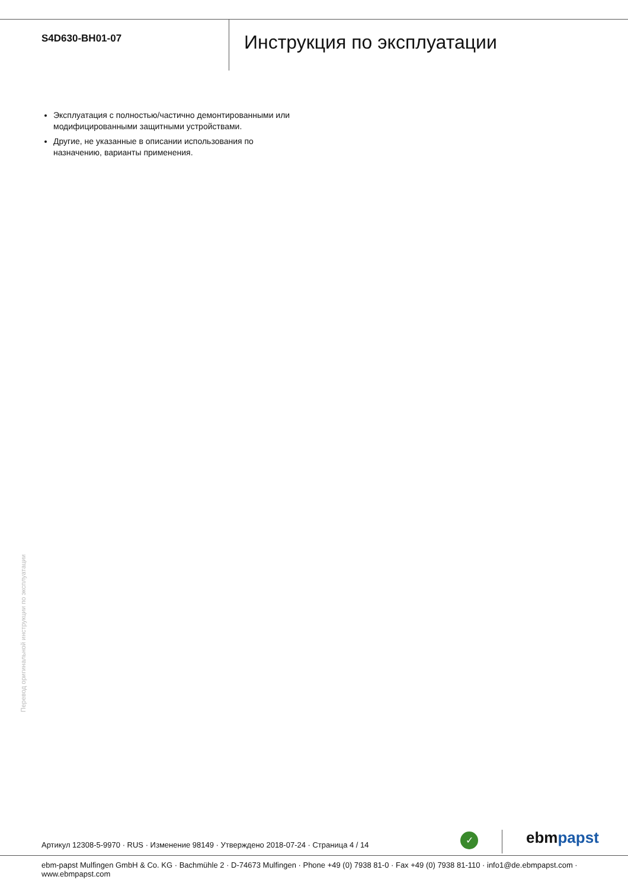S4D630-BH01-07
Инструкция по эксплуатации
Эксплуатация с полностью/частично демонтированными или модифицированными защитными устройствами.
Другие, не указанные в описании использования по назначению, варианты применения.
Перевод оригинальной инструкции по эксплуатации
Артикул 12308-5-9970 · RUS · Изменение 98149 · Утверждено 2018-07-24 · Страница 4 / 14
✓ ebm papst
ebm-papst Mulfingen GmbH & Co. KG · Bachmühle 2 · D-74673 Mulfingen · Phone +49 (0) 7938 81-0 · Fax +49 (0) 7938 81-110 · info1@de.ebmpapst.com · www.ebmpapst.com